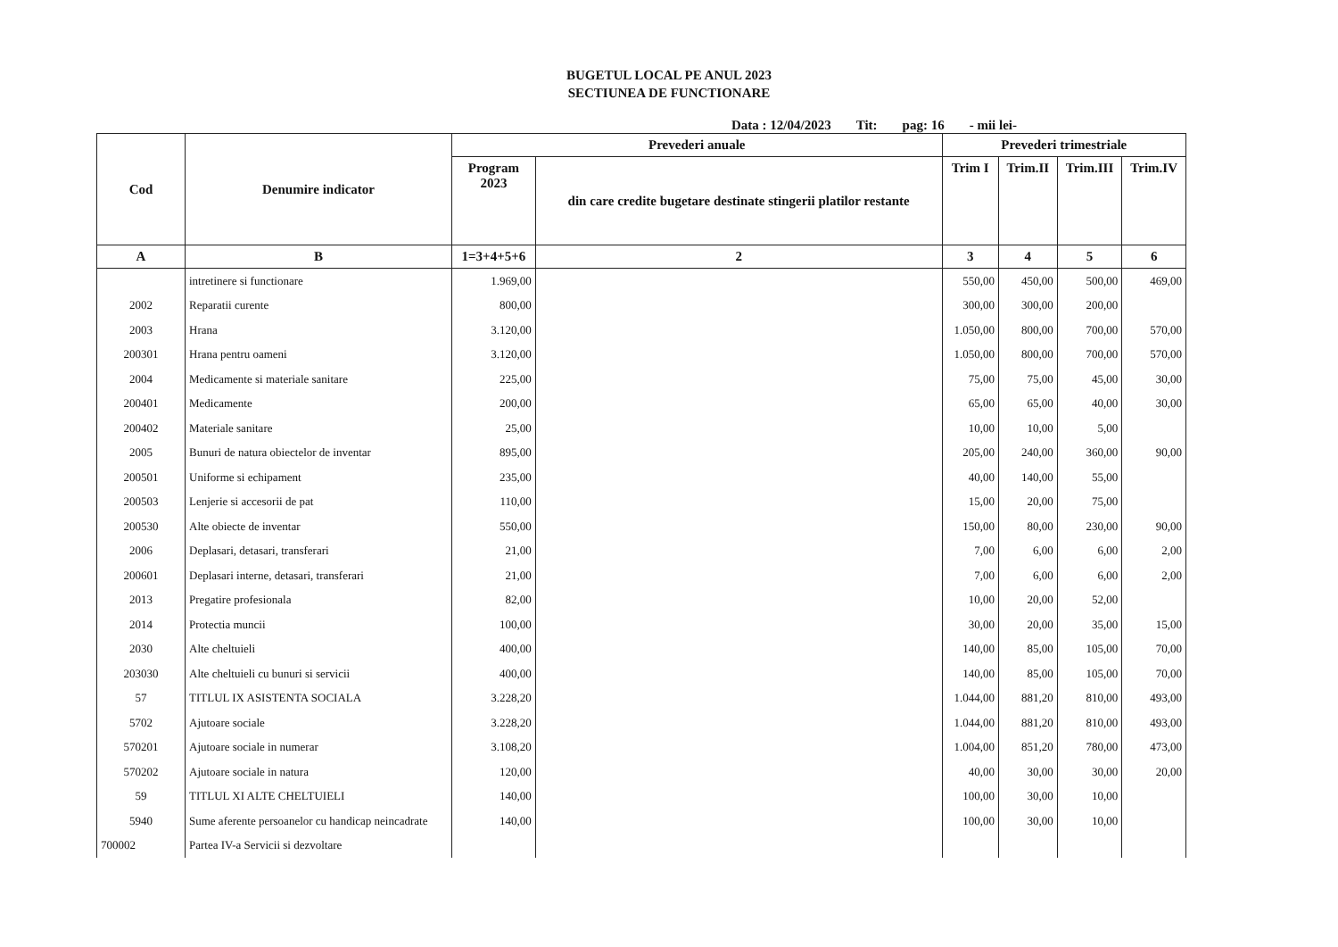BUGETUL LOCAL PE ANUL 2023
SECTIUNEA DE FUNCTIONARE
Data : 12/04/2023 Tit: pag: 16 - mii lei-
| Cod | Denumire indicator | Prevederi anuale | | Prevederi trimestriale | | | |
| --- | --- | --- | --- | --- | --- | --- | --- |
| | | Program 2023 | din care credite bugetare destinate stingerii platilor restante | Trim I | Trim.II | Trim.III | Trim.IV |
| A | B | 1=3+4+5+6 | 2 | 3 | 4 | 5 | 6 |
| | intretinere si functionare | 1.969,00 | | 550,00 | 450,00 | 500,00 | 469,00 |
| 2002 | Reparatii curente | 800,00 | | 300,00 | 300,00 | 200,00 | |
| 2003 | Hrana | 3.120,00 | | 1.050,00 | 800,00 | 700,00 | 570,00 |
| 200301 | Hrana pentru oameni | 3.120,00 | | 1.050,00 | 800,00 | 700,00 | 570,00 |
| 2004 | Medicamente si materiale sanitare | 225,00 | | 75,00 | 75,00 | 45,00 | 30,00 |
| 200401 | Medicamente | 200,00 | | 65,00 | 65,00 | 40,00 | 30,00 |
| 200402 | Materiale sanitare | 25,00 | | 10,00 | 10,00 | 5,00 | |
| 2005 | Bunuri de natura obiectelor de inventar | 895,00 | | 205,00 | 240,00 | 360,00 | 90,00 |
| 200501 | Uniforme si echipament | 235,00 | | 40,00 | 140,00 | 55,00 | |
| 200503 | Lenjerie si accesorii de pat | 110,00 | | 15,00 | 20,00 | 75,00 | |
| 200530 | Alte obiecte de inventar | 550,00 | | 150,00 | 80,00 | 230,00 | 90,00 |
| 2006 | Deplasari, detasari, transferari | 21,00 | | 7,00 | 6,00 | 6,00 | 2,00 |
| 200601 | Deplasari interne, detasari, transferari | 21,00 | | 7,00 | 6,00 | 6,00 | 2,00 |
| 2013 | Pregatire profesionala | 82,00 | | 10,00 | 20,00 | 52,00 | |
| 2014 | Protectia muncii | 100,00 | | 30,00 | 20,00 | 35,00 | 15,00 |
| 2030 | Alte cheltuieli | 400,00 | | 140,00 | 85,00 | 105,00 | 70,00 |
| 203030 | Alte cheltuieli cu bunuri si servicii | 400,00 | | 140,00 | 85,00 | 105,00 | 70,00 |
| 57 | TITLUL IX ASISTENTA SOCIALA | 3.228,20 | | 1.044,00 | 881,20 | 810,00 | 493,00 |
| 5702 | Ajutoare sociale | 3.228,20 | | 1.044,00 | 881,20 | 810,00 | 493,00 |
| 570201 | Ajutoare sociale in numerar | 3.108,20 | | 1.004,00 | 851,20 | 780,00 | 473,00 |
| 570202 | Ajutoare sociale in natura | 120,00 | | 40,00 | 30,00 | 30,00 | 20,00 |
| 59 | TITLUL XI ALTE CHELTUIELI | 140,00 | | 100,00 | 30,00 | 10,00 | |
| 5940 | Sume aferente persoanelor cu handicap neincadrate | 140,00 | | 100,00 | 30,00 | 10,00 | |
| 700002 | Partea IV-a Servicii si dezvoltare | | | | | | |